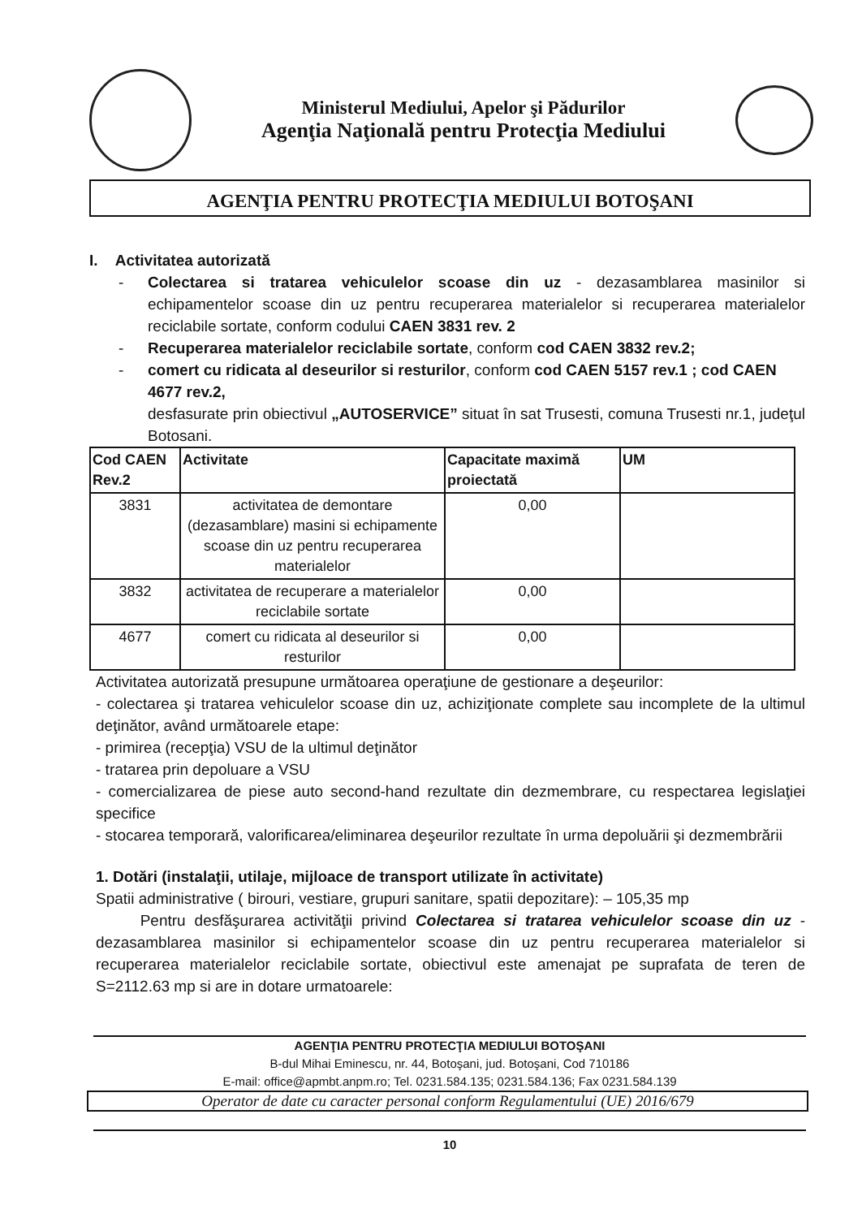Ministerul Mediului, Apelor şi Pădurilor
Agenţia Naţională pentru Protecţia Mediului
AGENŢIA PENTRU PROTECŢIA MEDIULUI BOTOŞANI
I. Activitatea autorizată
- Colectarea si tratarea vehiculelor scoase din uz - dezasamblarea masinilor si echipamentelor scoase din uz pentru recuperarea materialelor si recuperarea materialelor reciclabile sortate, conform codului CAEN 3831 rev. 2
- Recuperarea materialelor reciclabile sortate, conform cod CAEN 3832 rev.2;
- comert cu ridicata al deseurilor si resturilor, conform cod CAEN 5157 rev.1 ; cod CAEN 4677 rev.2,
desfasurate prin obiectivul „AUTOSERVICE” situat în sat Trusesti, comuna Trusesti nr.1, judeţul Botosani.
| Cod CAEN Rev.2 | Activitate | Capacitate maximă proiectată | UM |
| --- | --- | --- | --- |
| 3831 | activitatea de demontare (dezasamblare) masini si echipamente scoase din uz pentru recuperarea materialelor | 0,00 | |
| 3832 | activitatea de recuperare a materialelor reciclabile sortate | 0,00 | |
| 4677 | comert cu ridicata al deseurilor si resturilor | 0,00 | |
Activitatea autorizată presupune următoarea operaţiune de gestionare a deşeurilor:
- colectarea şi tratarea vehiculelor scoase din uz, achiziţionate complete sau incomplete de la ultimul deţinător, având următoarele etape:
- primirea (recepţia) VSU de la ultimul deţinător
- tratarea prin depoluare a VSU
- comercializarea de piese auto second-hand rezultate din dezmembrare, cu respectarea legislaţiei specifice
- stocarea temporară, valorificarea/eliminarea deşeurilor rezultate în urma depoluării şi dezmembrării
1. Dotări (instalaţii, utilaje, mijloace de transport utilizate în activitate)
Spatii administrative ( birouri, vestiare, grupuri sanitare, spatii depozitare): – 105,35 mp
Pentru desfăşurarea activităţii privind Colectarea si tratarea vehiculelor scoase din uz - dezasamblarea masinilor si echipamentelor scoase din uz pentru recuperarea materialelor si recuperarea materialelor reciclabile sortate, obiectivul este amenajat pe suprafata de teren de S=2112.63 mp si are in dotare urmatoarele:
AGENŢIA PENTRU PROTECŢIA MEDIULUI BOTOŞANI
B-dul Mihai Eminescu, nr. 44, Botoşani, jud. Botoşani, Cod 710186
E-mail: office@apmbt.anpm.ro; Tel. 0231.584.135; 0231.584.136; Fax 0231.584.139
Operator de date cu caracter personal conform Regulamentului (UE) 2016/679
10